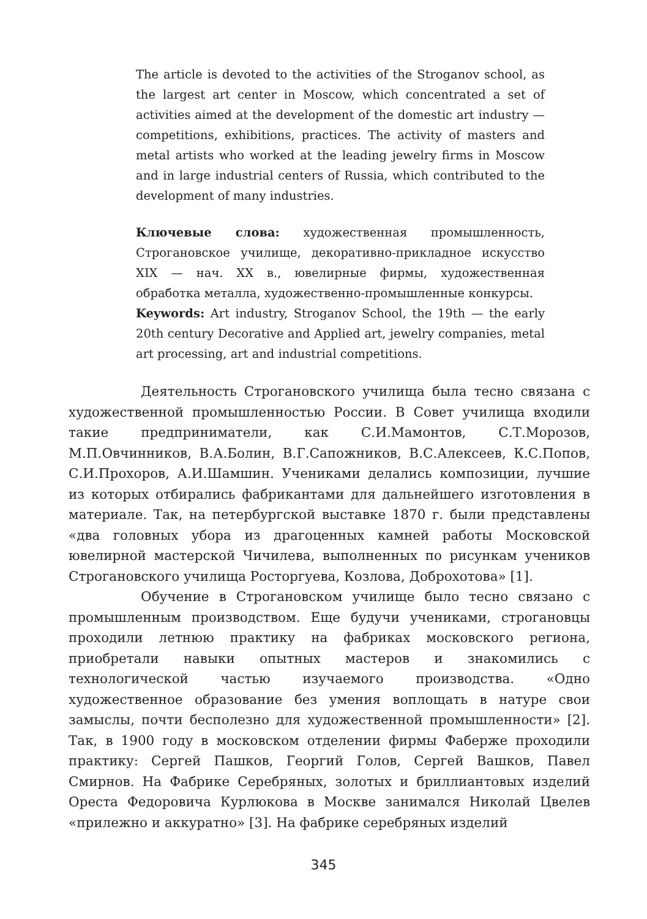The article is devoted to the activities of the Stroganov school, as the largest art center in Moscow, which concentrated a set of activities aimed at the development of the domestic art industry — competitions, exhibitions, practices. The activity of masters and metal artists who worked at the leading jewelry firms in Moscow and in large industrial centers of Russia, which contributed to the development of many industries.
Ключевые слова: художественная промышленность, Строгановское училище, декоративно-прикладное искусство XIX — нач. XX в., ювелирные фирмы, художественная обработка металла, художественно-промышленные конкурсы.
Keywords: Art industry, Stroganov School, the 19th — the early 20th century Decorative and Applied art, jewelry companies, metal art processing, art and industrial competitions.
Деятельность Строгановского училища была тесно связана с художественной промышленностью России. В Совет училища входили такие предприниматели, как С.И.Мамонтов, С.Т.Морозов, М.П.Овчинников, В.А.Болин, В.Г.Сапожников, В.С.Алексеев, К.С.Попов, С.И.Прохоров, А.И.Шамшин. Учениками делались композиции, лучшие из которых отбирались фабрикантами для дальнейшего изготовления в материале. Так, на петербургской выставке 1870 г. были представлены «два головных убора из драгоценных камней работы Московской ювелирной мастерской Чичилева, выполненных по рисункам учеников Строгановского училища Росторгуева, Козлова, Доброхотова» [1].
Обучение в Строгановском училище было тесно связано с промышленным производством. Еще будучи учениками, строгановцы проходили летнюю практику на фабриках московского региона, приобретали навыки опытных мастеров и знакомились с технологической частью изучаемого производства. «Одно художественное образование без умения воплощать в натуре свои замыслы, почти бесполезно для художественной промышленности» [2]. Так, в 1900 году в московском отделении фирмы Фаберже проходили практику: Сергей Пашков, Георгий Голов, Сергей Вашков, Павел Смирнов. На Фабрике Серебряных, золотых и бриллиантовых изделий Ореста Федоровича Курлюкова в Москве занимался Николай Цвелев «прилежно и аккуратно» [3]. На фабрике серебряных изделий
345